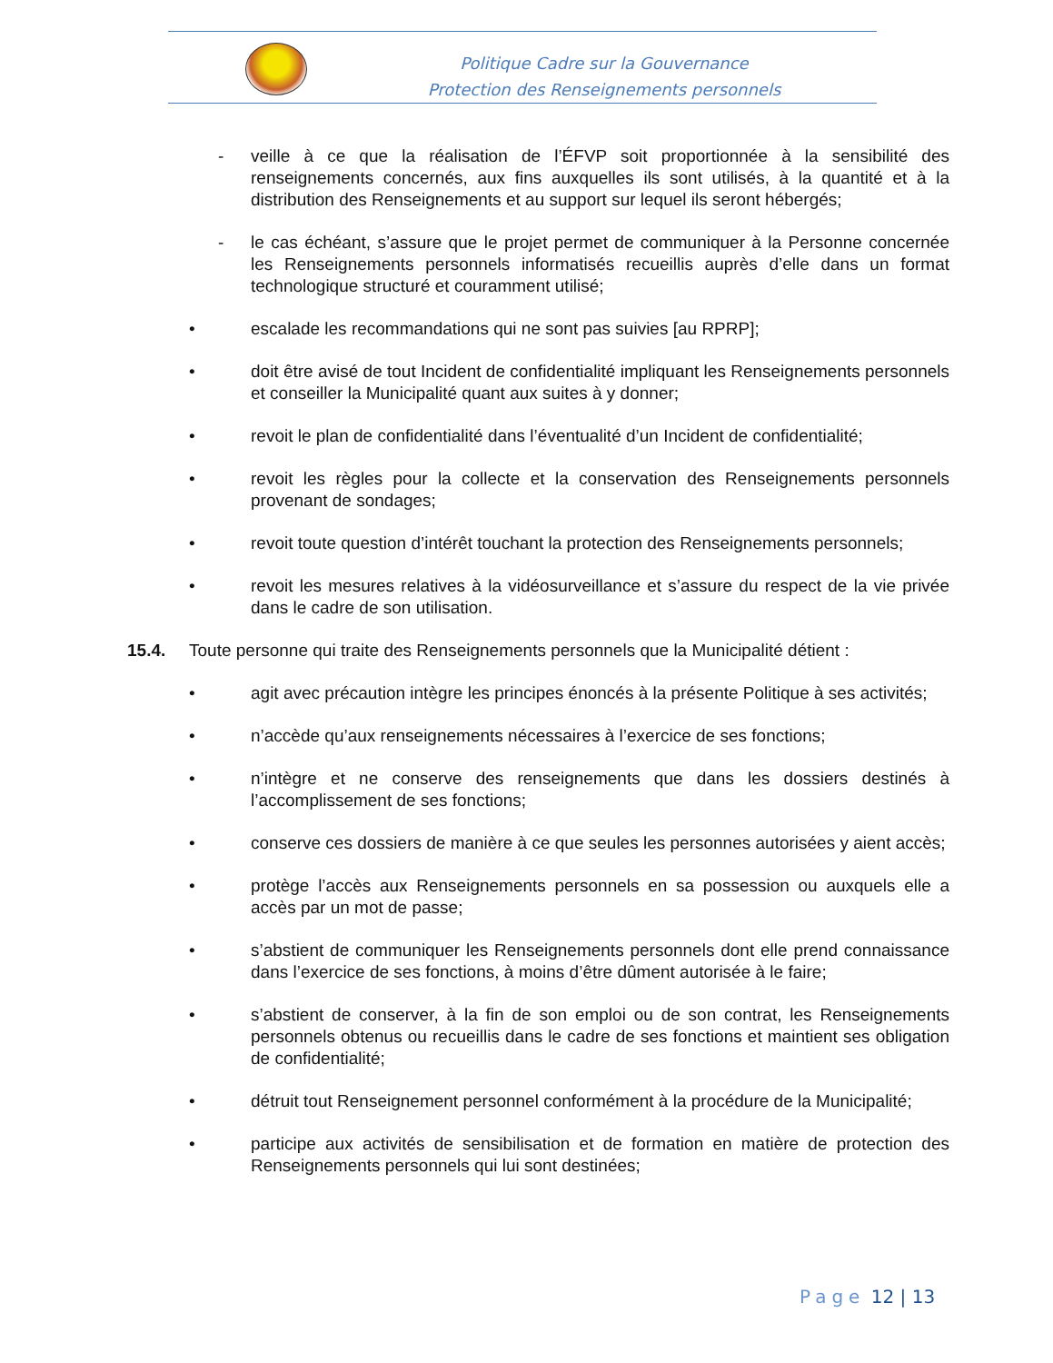Politique Cadre sur la Gouvernance
Protection des Renseignements personnels
- veille à ce que la réalisation de l’ÉFVP soit proportionnée à la sensibilité des renseignements concernés, aux fins auxquelles ils sont utilisés, à la quantité et à la distribution des Renseignements et au support sur lequel ils seront hébergés;
- le cas échéant, s’assure que le projet permet de communiquer à la Personne concernée les Renseignements personnels informatisés recueillis auprès d’elle dans un format technologique structuré et couramment utilisé;
• escalade les recommandations qui ne sont pas suivies [au RPRP];
• doit être avisé de tout Incident de confidentialité impliquant les Renseignements personnels et conseiller la Municipalité quant aux suites à y donner;
• revoit le plan de confidentialité dans l’éventualité d’un Incident de confidentialité;
• revoit les règles pour la collecte et la conservation des Renseignements personnels provenant de sondages;
• revoit toute question d’intérêt touchant la protection des Renseignements personnels;
• revoit les mesures relatives à la vidéosurveillance et s’assure du respect de la vie privée dans le cadre de son utilisation.
15.4. Toute personne qui traite des Renseignements personnels que la Municipalité détient :
• agit avec précaution intègre les principes énoncés à la présente Politique à ses activités;
• n’accède qu’aux renseignements nécessaires à l’exercice de ses fonctions;
• n’intègre et ne conserve des renseignements que dans les dossiers destinés à l’accomplissement de ses fonctions;
• conserve ces dossiers de manière à ce que seules les personnes autorisées y aient accès;
• protège l’accès aux Renseignements personnels en sa possession ou auxquels elle a accès par un mot de passe;
• s’abstient de communiquer les Renseignements personnels dont elle prend connaissance dans l’exercice de ses fonctions, à moins d’être dûment autorisée à le faire;
• s’abstient de conserver, à la fin de son emploi ou de son contrat, les Renseignements personnels obtenus ou recueillis dans le cadre de ses fonctions et maintient ses obligation de confidentialité;
• détruit tout Renseignement personnel conformément à la procédure de la Municipalité;
• participe aux activités de sensibilisation et de formation en matière de protection des Renseignements personnels qui lui sont destinées;
Page 12 | 13